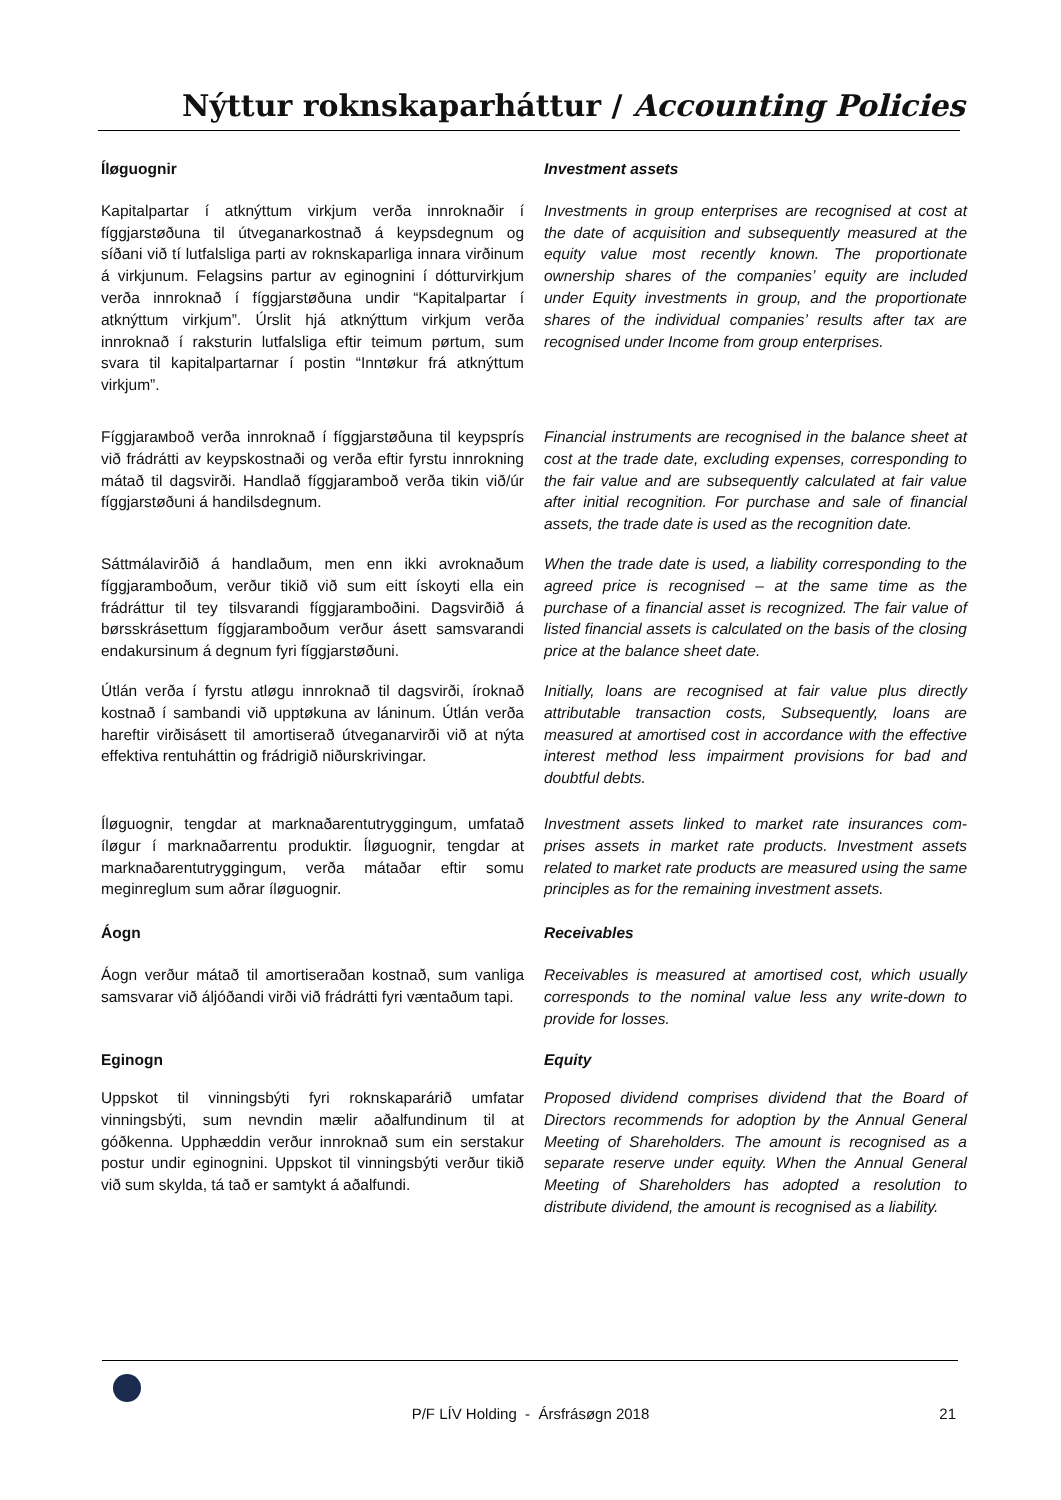Nýttur roknskaparháttur / Accounting Policies
Íløguognir Investment assets
Kapitalpartar í atknýttum virkjum verða innroknaðir í fíggjarstøðuna til útveganarkostnað á keypsdegnum og síðani við tí lutfalsliga parti av roknskaparliga innara virðinum á virkjunum. Felagsins partur av eginognini í dótturvirkjum verða innroknað í fíggjarstøðuna undir “Kapitalpartar í atknýttum virkjum”. Úrslit hjá atknýttum virkjum verða innroknað í raksturin lutfalsliga eftir teimum pørtum, sum svara til kapitalpartarnar í postin “Inntøkur frá atknýttum virkjum”.
Investments in group enterprises are recognised at cost at the date of acquisition and subsequently measured at the equity value most recently known. The proportionate ownership shares of the companies’ equity are included under Equity investments in group, and the proportionate shares of the individual companies’ results after tax are recognised under Income from group enterprises.
Fíggjarамboð verða innroknað í fíggjarstøðuna til keypsprís við frádrátti av keypskostnaði og verða eftir fyrstu innrokning mátað til dagsvirði. Handlað fíggjar­amboð verða tikin við/úr fíggjarstøðuni á handilsdegnum.
Financial instruments are recognised in the balance sheet at cost at the trade date, excluding expenses, correspond­ing to the fair value and are subsequently calculated at fair value after initial recognition. For purchase and sale of financial assets, the trade date is used as the recognition date.
Sáttmálavirðið á handlaðum, men enn ikki avroknaðum fíggjaramboðum, verður tikið við sum eitt ískoyti ella ein frádráttur til tey tilsvarandi fíggjaramboðini. Dagsvirðið á børsskrásettum fíggjaramboðum verður ásett samsvarandi endakursinum á degnum fyri fíggjarstøðuni.
When the trade date is used, a liability corresponding to the agreed price is recognised – at the same time as the purchase of a financial asset is recognized. The fair value of listed financial assets is calculated on the basis of the closing price at the balance sheet date.
Útlán verða í fyrstu atløgu innroknað til dagsvirði, íroknað kostnað í sambandi við upptøkuna av láninum. Útlán verða hareftir virðisásett til amortiserað útveganarvirði við at nýta effektiva rentuháttin og frádrigið niðurskrivingar.
Initially, loans are recognised at fair value plus directly attributable transaction costs, Subsequently, loans are measured at amortised cost in accordance with the effective interest method less impairment provisions for bad and doubtful debts.
Íløguognir, tengdar at marknaðarentutryggingum, umfatað íløgur í marknaðarrentu produktir. Íløguognir, tengdar at marknaðarentutryggingum, verða mátaðar eftir somu meginreglum sum aðrar íløguognir.
Investment assets linked to market rate insurances com­prises assets in market rate products. Investment assets related to market rate products are measured using the same principles as for the remaining investment assets.
Áogn Receivables
Áogn verður mátað til amortiseraðan kostnað, sum vanliga samsvarar við áljóðandi virði við frádrátti fyri væntaðum tapi.
Receivables is measured at amortised cost, which usually corresponds to the nominal value less any write-down to provide for losses.
Eginogn Equity
Uppskot til vinningsbýti fyri roknskaparárið umfatar vinningsbýti, sum nevndin mælir aðalfundinum til at góðkenna. Upphæddin verður innroknað sum ein serstakur postur undir eginognini. Uppskot til vinningsbýti verður tikið við sum skylda, tá tað er samtykt á aðalfundi.
Proposed dividend comprises dividend that the Board of Directors recommends for adoption by the Annual General Meeting of Shareholders. The amount is recognised as a separate reserve under equity. When the Annual General Meeting of Shareholders has adopted a resolution to distribute dividend, the amount is recognised as a liability.
P/F LÍV Holding - Ársfrásøgn 2018 21